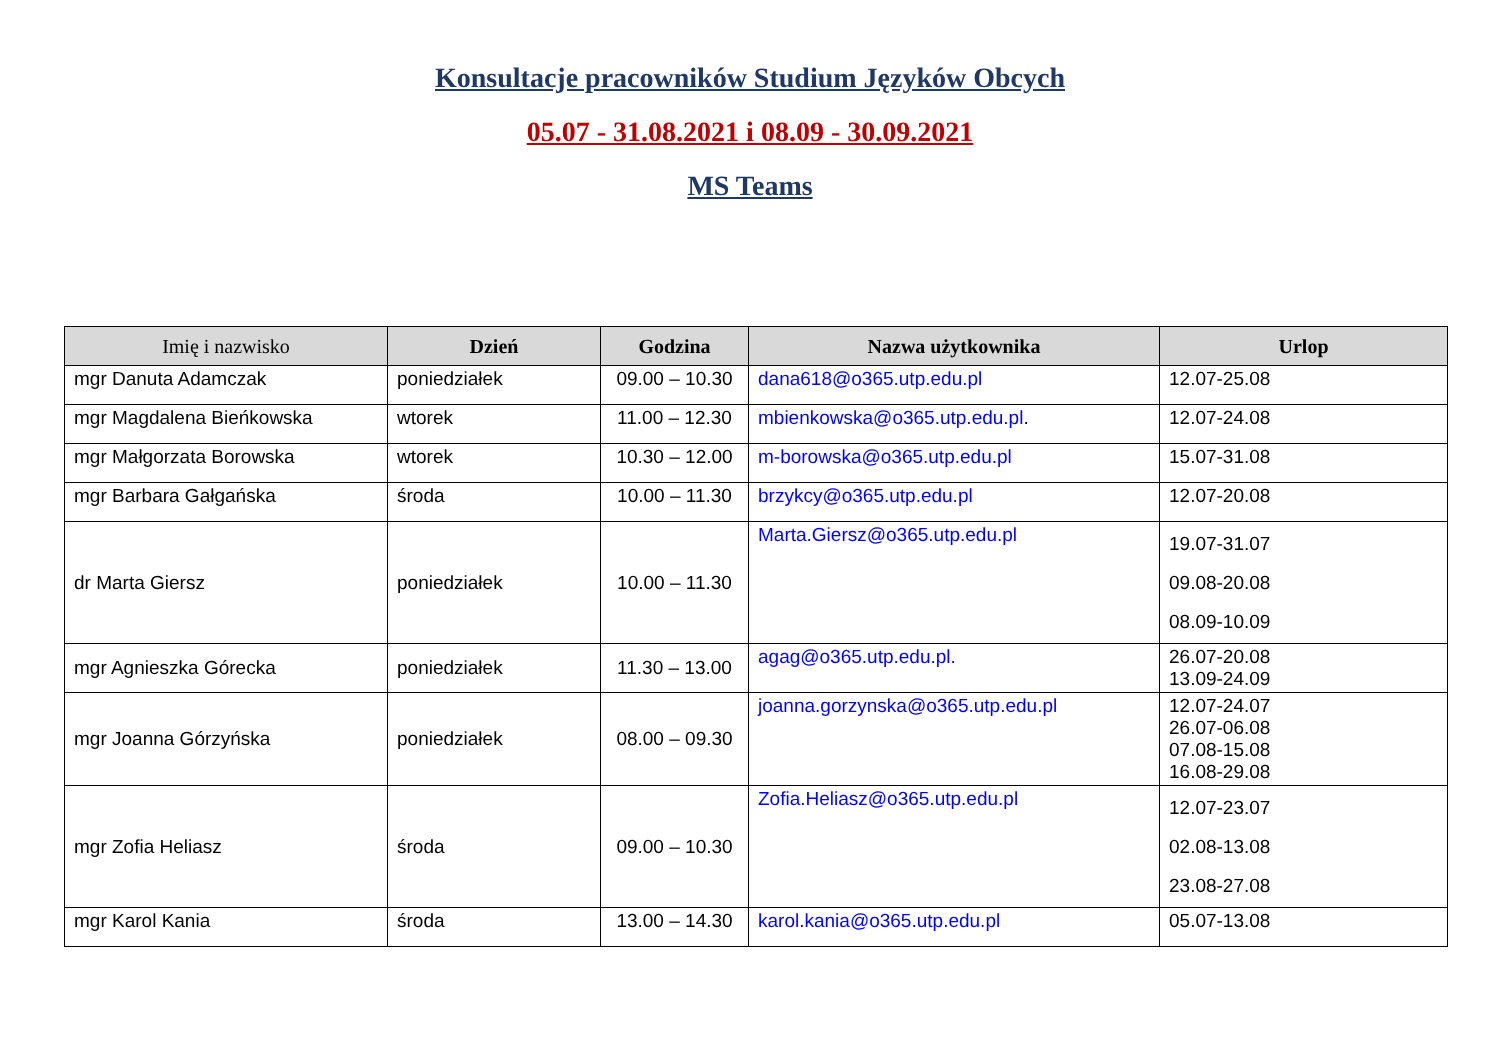Konsultacje pracowników Studium Języków Obcych
05.07 - 31.08.2021 i 08.09 - 30.09.2021
MS Teams
| Imię i nazwisko | Dzień | Godzina | Nazwa użytkownika | Urlop |
| --- | --- | --- | --- | --- |
| mgr Danuta Adamczak | poniedziałek | 09.00 – 10.30 | dana618@o365.utp.edu.pl | 12.07-25.08 |
| mgr Magdalena Bieńkowska | wtorek | 11.00 – 12.30 | mbienkowska@o365.utp.edu.pl . | 12.07-24.08 |
| mgr Małgorzata Borowska | wtorek | 10.30 – 12.00 | m-borowska@o365.utp.edu.pl | 15.07-31.08 |
| mgr Barbara Gałgańska | środa | 10.00 – 11.30 | brzykcy@o365.utp.edu.pl | 12.07-20.08 |
| dr Marta Giersz | poniedziałek | 10.00 – 11.30 | Marta.Giersz@o365.utp.edu.pl | 19.07-31.07 09.08-20.08 08.09-10.09 |
| mgr Agnieszka Górecka | poniedziałek | 11.30 – 13.00 | agag@o365.utp.edu.pl. | 26.07-20.08 13.09-24.09 |
| mgr Joanna Górzyńska | poniedziałek | 08.00 – 09.30 | joanna.gorzynska@o365.utp.edu.pl | 12.07-24.07 26.07-06.08 07.08-15.08 16.08-29.08 |
| mgr Zofia Heliasz | środa | 09.00 – 10.30 | Zofia.Heliasz@o365.utp.edu.pl | 12.07-23.07 02.08-13.08 23.08-27.08 |
| mgr Karol Kania | środa | 13.00 – 14.30 | karol.kania@o365.utp.edu.pl | 05.07-13.08 |